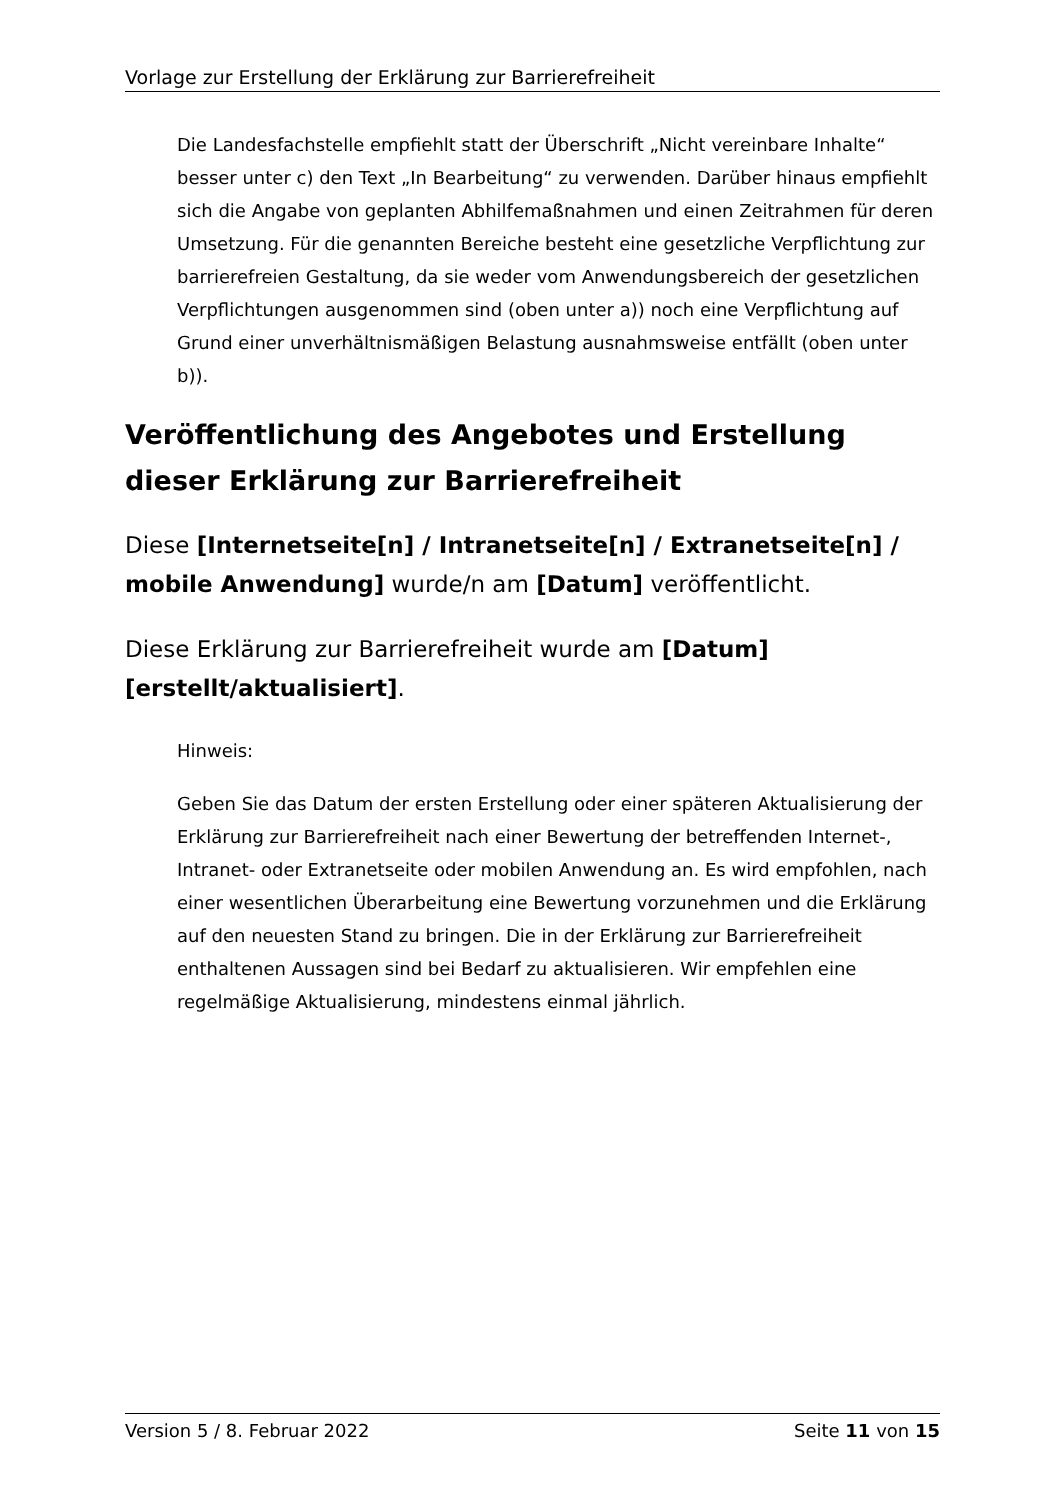Vorlage zur Erstellung der Erklärung zur Barrierefreiheit
Die Landesfachstelle empfiehlt statt der Überschrift „Nicht vereinbare Inhalte“ besser unter c) den Text „In Bearbeitung“ zu verwenden. Darüber hinaus empfiehlt sich die Angabe von geplanten Abhilfemaßnahmen und einen Zeitrahmen für deren Umsetzung. Für die genannten Bereiche besteht eine gesetzliche Verpflichtung zur barrierefreien Gestaltung, da sie weder vom Anwendungsbereich der gesetzlichen Verpflichtungen ausgenommen sind (oben unter a)) noch eine Verpflichtung auf Grund einer unverhältnismäßigen Belastung ausnahmsweise entfällt (oben unter b)).
Veröffentlichung des Angebotes und Erstellung dieser Erklärung zur Barrierefreiheit
Diese [Internetseite[n] / Intranetseite[n] / Extranetseite[n] / mobile Anwendung] wurde/n am [Datum] veröffentlicht.
Diese Erklärung zur Barrierefreiheit wurde am [Datum] [erstellt/aktualisiert].
Hinweis:
Geben Sie das Datum der ersten Erstellung oder einer späteren Aktualisierung der Erklärung zur Barrierefreiheit nach einer Bewertung der betreffenden Internet-, Intranet- oder Extranetseite oder mobilen Anwendung an. Es wird empfohlen, nach einer wesentlichen Überarbeitung eine Bewertung vorzunehmen und die Erklärung auf den neuesten Stand zu bringen. Die in der Erklärung zur Barrierefreiheit enthaltenen Aussagen sind bei Bedarf zu aktualisieren. Wir empfehlen eine regelmäßige Aktualisierung, mindestens einmal jährlich.
Version 5 / 8. Februar 2022 Seite 11 von 15